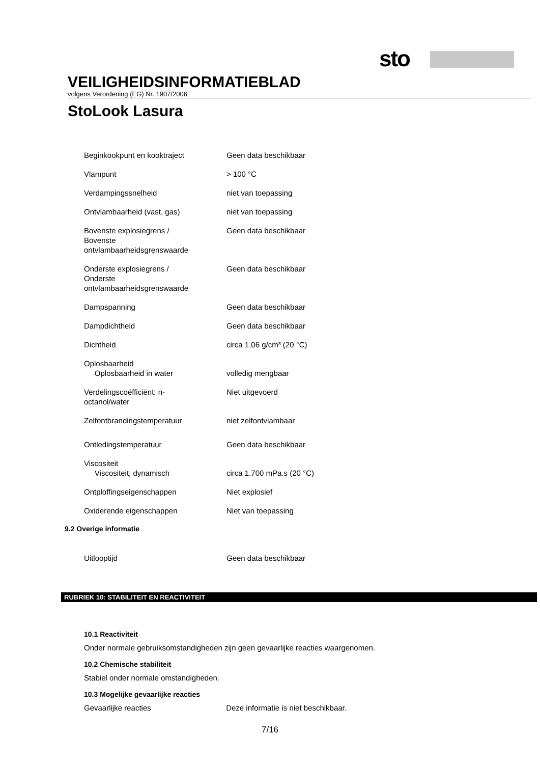sto
VEILIGHEIDSINFORMATIEBLAD
volgens Verordening (EG) Nr. 1907/2006
StoLook Lasura
| Beginkookpunt en kooktraject | Geen data beschikbaar |
| Vlampunt | > 100 °C |
| Verdampingssnelheid | niet van toepassing |
| Ontvlambaarheid (vast, gas) | niet van toepassing |
| Bovenste explosiegrens / Bovenste ontvlambaarheidsgrenswaarde | Geen data beschikbaar |
| Onderste explosiegrens / Onderste ontvlambaarheidsgrenswaarde | Geen data beschikbaar |
| Dampspanning | Geen data beschikbaar |
| Dampdichtheid | Geen data beschikbaar |
| Dichtheid | circa 1,06 g/cm³ (20 °C) |
| Oplosbaarheid Oplosbaarheid in water | volledig mengbaar |
| Verdelingscoëfficiënt: n- octanol/water | Niet uitgevoerd |
| Zelfontbrandingstemperatuur | niet zelfontvlambaar |
| Ontledingstemperatuur | Geen data beschikbaar |
| Viscositeit Viscositeit, dynamisch | circa 1.700 mPa.s (20 °C) |
| Ontploffingseigenschappen | Niet explosief |
| Oxiderende eigenschappen | Niet van toepassing |
9.2 Overige informatie
| Uitlooptijd | Geen data beschikbaar |
RUBRIEK 10: STABILITEIT EN REACTIVITEIT
10.1 Reactiviteit
Onder normale gebruiksomstandigheden zijn geen gevaarlijke reacties waargenomen.
10.2 Chemische stabiliteit
Stabiel onder normale omstandigheden.
10.3 Mogelijke gevaarlijke reacties
Gevaarlijke reacties Deze informatie is niet beschikbaar.
7/16